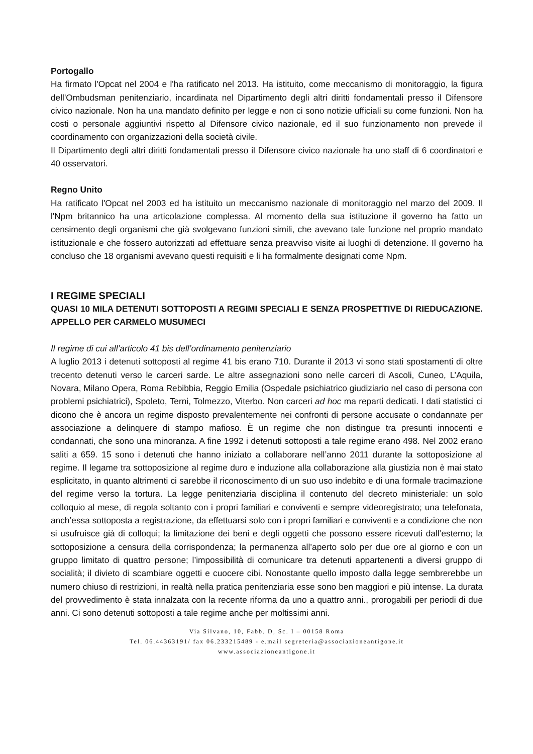Portogallo
Ha firmato l'Opcat nel 2004 e l'ha ratificato nel 2013. Ha istituito, come meccanismo di monitoraggio, la figura dell'Ombudsman penitenziario, incardinata nel Dipartimento degli altri diritti fondamentali presso il Difensore civico nazionale. Non ha una mandato definito per legge e non ci sono notizie ufficiali su come funzioni. Non ha costi o personale aggiuntivi rispetto al Difensore civico nazionale, ed il suo funzionamento non prevede il coordinamento con organizzazioni della società civile.
Il Dipartimento degli altri diritti fondamentali presso il Difensore civico nazionale ha uno staff di 6 coordinatori e 40 osservatori.
Regno Unito
Ha ratificato l'Opcat nel 2003 ed ha istituito un meccanismo nazionale di monitoraggio nel marzo del 2009. Il l'Npm britannico ha una articolazione complessa. Al momento della sua istituzione il governo ha fatto un censimento degli organismi che già svolgevano funzioni simili, che avevano tale funzione nel proprio mandato istituzionale e che fossero autorizzati ad effettuare senza preavviso visite ai luoghi di detenzione. Il governo ha concluso che 18 organismi avevano questi requisiti e li ha formalmente designati come Npm.
I REGIME SPECIALI
QUASI 10 MILA DETENUTI SOTTOPOSTI A REGIMI SPECIALI E SENZA PROSPETTIVE DI RIEDUCAZIONE. APPELLO PER CARMELO MUSUMECI
Il regime di cui all’articolo 41 bis dell’ordinamento penitenziario
A luglio 2013 i detenuti sottoposti al regime 41 bis erano 710. Durante il 2013 vi sono stati spostamenti di oltre trecento detenuti verso le carceri sarde. Le altre assegnazioni sono nelle carceri di Ascoli, Cuneo, L’Aquila, Novara, Milano Opera, Roma Rebibbia, Reggio Emilia (Ospedale psichiatrico giudiziario nel caso di persona con problemi psichiatrici), Spoleto, Terni, Tolmezzo, Viterbo. Non carceri ad hoc ma reparti dedicati. I dati statistici ci dicono che è ancora un regime disposto prevalentemente nei confronti di persone accusate o condannate per associazione a delinquere di stampo mafioso. È un regime che non distingue tra presunti innocenti e condannati, che sono una minoranza. A fine 1992 i detenuti sottoposti a tale regime erano 498. Nel 2002 erano saliti a 659. 15 sono i detenuti che hanno iniziato a collaborare nell’anno 2011 durante la sottoposizione al regime. Il legame tra sottoposizione al regime duro e induzione alla collaborazione alla giustizia non è mai stato esplicitato, in quanto altrimenti ci sarebbe il riconoscimento di un suo uso indebito e di una formale tracimazione del regime verso la tortura. La legge penitenziaria disciplina il contenuto del decreto ministeriale: un solo colloquio al mese, di regola soltanto con i propri familiari e conviventi e sempre videoregistrato; una telefonata, anch’essa sottoposta a registrazione, da effettuarsi solo con i propri familiari e conviventi e a condizione che non si usufruisce già di colloqui; la limitazione dei beni e degli oggetti che possono essere ricevuti dall’esterno; la sottoposizione a censura della corrispondenza; la permanenza all’aperto solo per due ore al giorno e con un gruppo limitato di quattro persone; l’impossibilità di comunicare tra detenuti appartenenti a diversi gruppo di socialità; il divieto di scambiare oggetti e cuocere cibi. Nonostante quello imposto dalla legge sembrerebbe un numero chiuso di restrizioni, in realtà nella pratica penitenziaria esse sono ben maggiori e più intense. La durata del provvedimento è stata innalzata con la recente riforma da uno a quattro anni., prorogabili per periodi di due anni. Ci sono detenuti sottoposti a tale regime anche per moltissimi anni.
Via Silvano, 10, Fabb. D, Sc. I – 00158 Roma
Tel. 06.44363191/ fax 06.233215489 - e.mail segreteria@associazioneantigone.it
www.associazioneantigone.it